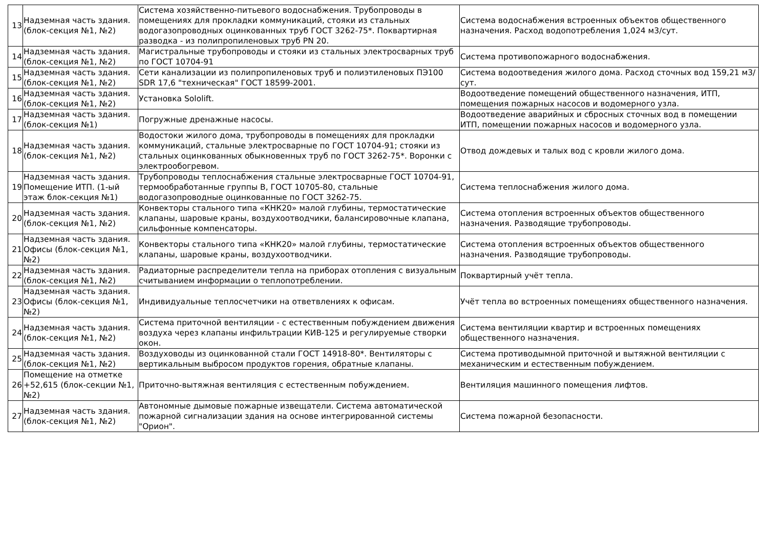| 13 | Надземная часть здания. (блок-секция №1, №2) | Система хозяйственно-питьевого водоснабжения. Трубопроводы в помещениях для прокладки коммуникаций, стояки из стальных водогазопроводных оцинкованных труб ГОСТ 3262-75*. Поквартирная разводка - из полипропиленовых труб PN 20. | Система водоснабжения встроенных объектов общественного назначения. Расход водопотребления 1,024 м3/сут. |
| 14 | Надземная часть здания. (блок-секция №1, №2) | Магистральные трубопроводы и стояки из стальных электросварных труб по ГОСТ 10704-91 | Система противопожарного водоснабжения. |
| 15 | Надземная часть здания. (блок-секция №1, №2) | Сети канализации из полипропиленовых труб и полиэтиленовых ПЭ100 SDR 17,6 "техническая" ГОСТ 18599-2001. | Система водоотведения жилого дома. Расход сточных вод 159,21 м3/сут. |
| 16 | Надземная часть здания. (блок-секция №1, №2) | Установка Sololift. | Водоотведение помещений общественного назначения, ИТП, помещения пожарных насосов и водомерного узла. |
| 17 | Надземная часть здания. (блок-секция №1) | Погружные дренажные насосы. | Водоотведение аварийных и сбросных сточных вод в помещении ИТП, помещении пожарных насосов и водомерного узла. |
| 18 | Надземная часть здания. (блок-секция №1, №2) | Водостоки жилого дома, трубопроводы в помещениях для прокладки коммуникаций, стальные электросварные по ГОСТ 10704-91; стояки из стальных оцинкованных обыкновенных труб по ГОСТ 3262-75*. Воронки с электрообогревом. | Отвод дождевых и талых вод с кровли жилого дома. |
| 19 | Надземная часть здания. Помещение ИТП. (1-ый этаж блок-секция №1) | Трубопроводы теплоснабжения стальные электросварные ГОСТ 10704-91, термообработанные группы В, ГОСТ 10705-80, стальные водогазопроводные оцинкованные по ГОСТ 3262-75. | Система теплоснабжения жилого дома. |
| 20 | Надземная часть здания. (блок-секция №1, №2) | Конвекторы стального типа «КНК20» малой глубины, термостатические клапаны, шаровые краны, воздухоотводчики, балансировочные клапана, сильфонные компенсаторы. | Система отопления встроенных объектов общественного назначения. Разводящие трубопроводы. |
| 21 | Надземная часть здания. Офисы (блок-секция №1, №2) | Конвекторы стального типа «КНК20» малой глубины, термостатические клапаны, шаровые краны, воздухоотводчики. | Система отопления встроенных объектов общественного назначения. Разводящие трубопроводы. |
| 22 | Надземная часть здания. (блок-секция №1, №2) | Радиаторные распределители тепла на приборах отопления с визуальным считыванием информации о теплопотреблении. | Поквартирный учёт тепла. |
| 23 | Надземная часть здания. Офисы (блок-секция №1, №2) | Индивидуальные теплосчетчики на ответвлениях к офисам. | Учёт тепла во встроенных помещениях общественного назначения. |
| 24 | Надземная часть здания. (блок-секция №1, №2) | Система приточной вентиляции - с естественным побуждением движения воздуха через клапаны инфильтрации КИВ-125 и регулируемые створки окон. | Система вентиляции квартир и встроенных помещениях общественного назначения. |
| 25 | Надземная часть здания. (блок-секция №1, №2) | Воздуховоды из оцинкованной стали ГОСТ 14918-80*. Вентиляторы с вертикальным выбросом продуктов горения, обратные клапаны. | Система противодымной приточной и вытяжной вентиляции с механическим и естественным побуждением. |
| 26 | Помещение на отметке +52,615 (блок-секции №1, №2) | Приточно-вытяжная вентиляция с естественным побуждением. | Вентиляция машинного помещения лифтов. |
| 27 | Надземная часть здания. (блок-секция №1, №2) | Автономные дымовые пожарные извещатели. Система автоматической пожарной сигнализации здания на основе интегрированной системы "Орион". | Система пожарной безопасности. |